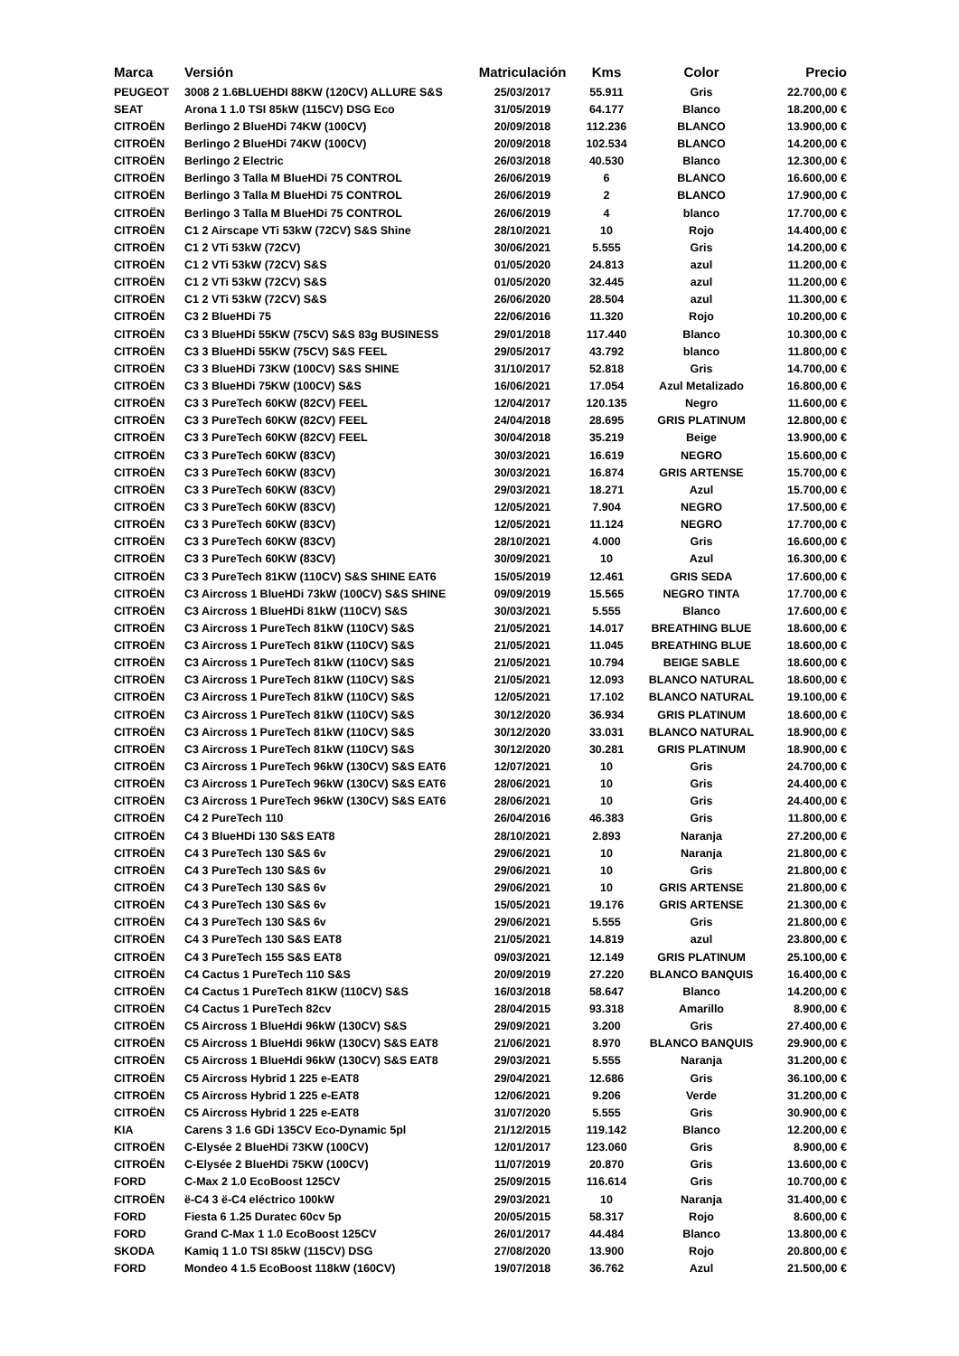| Marca | Versión | Matriculación | Kms | Color | Precio |
| --- | --- | --- | --- | --- | --- |
| PEUGEOT | 3008 2 1.6BLUEHDI 88KW (120CV) ALLURE S&S | 25/03/2017 | 55.911 | Gris | 22.700,00 € |
| SEAT | Arona 1 1.0 TSI 85kW (115CV) DSG Eco | 31/05/2019 | 64.177 | Blanco | 18.200,00 € |
| CITROËN | Berlingo 2 BlueHDi 74KW (100CV) | 20/09/2018 | 112.236 | BLANCO | 13.900,00 € |
| CITROËN | Berlingo 2 BlueHDi 74KW (100CV) | 20/09/2018 | 102.534 | BLANCO | 14.200,00 € |
| CITROËN | Berlingo 2 Electric | 26/03/2018 | 40.530 | Blanco | 12.300,00 € |
| CITROËN | Berlingo 3 Talla M BlueHDi 75 CONTROL | 26/06/2019 | 6 | BLANCO | 16.600,00 € |
| CITROËN | Berlingo 3 Talla M BlueHDi 75 CONTROL | 26/06/2019 | 2 | BLANCO | 17.900,00 € |
| CITROËN | Berlingo 3 Talla M BlueHDi 75 CONTROL | 26/06/2019 | 4 | blanco | 17.700,00 € |
| CITROËN | C1 2 Airscape VTi 53kW (72CV) S&S Shine | 28/10/2021 | 10 | Rojo | 14.400,00 € |
| CITROËN | C1 2 VTi 53kW (72CV) | 30/06/2021 | 5.555 | Gris | 14.200,00 € |
| CITROËN | C1 2 VTi 53kW (72CV) S&S | 01/05/2020 | 24.813 | azul | 11.200,00 € |
| CITROËN | C1 2 VTi 53kW (72CV) S&S | 01/05/2020 | 32.445 | azul | 11.200,00 € |
| CITROËN | C1 2 VTi 53kW (72CV) S&S | 26/06/2020 | 28.504 | azul | 11.300,00 € |
| CITROËN | C3 2 BlueHDi 75 | 22/06/2016 | 11.320 | Rojo | 10.200,00 € |
| CITROËN | C3 3 BlueHDi 55KW (75CV) S&S 83g BUSINESS | 29/01/2018 | 117.440 | Blanco | 10.300,00 € |
| CITROËN | C3 3 BlueHDi 55KW (75CV) S&S FEEL | 29/05/2017 | 43.792 | blanco | 11.800,00 € |
| CITROËN | C3 3 BlueHDi 73KW (100CV) S&S SHINE | 31/10/2017 | 52.818 | Gris | 14.700,00 € |
| CITROËN | C3 3 BlueHDi 75KW (100CV) S&S | 16/06/2021 | 17.054 | Azul Metalizado | 16.800,00 € |
| CITROËN | C3 3 PureTech 60KW (82CV) FEEL | 12/04/2017 | 120.135 | Negro | 11.600,00 € |
| CITROËN | C3 3 PureTech 60KW (82CV) FEEL | 24/04/2018 | 28.695 | GRIS PLATINUM | 12.800,00 € |
| CITROËN | C3 3 PureTech 60KW (82CV) FEEL | 30/04/2018 | 35.219 | Beige | 13.900,00 € |
| CITROËN | C3 3 PureTech 60KW (83CV) | 30/03/2021 | 16.619 | NEGRO | 15.600,00 € |
| CITROËN | C3 3 PureTech 60KW (83CV) | 30/03/2021 | 16.874 | GRIS ARTENSE | 15.700,00 € |
| CITROËN | C3 3 PureTech 60KW (83CV) | 29/03/2021 | 18.271 | Azul | 15.700,00 € |
| CITROËN | C3 3 PureTech 60KW (83CV) | 12/05/2021 | 7.904 | NEGRO | 17.500,00 € |
| CITROËN | C3 3 PureTech 60KW (83CV) | 12/05/2021 | 11.124 | NEGRO | 17.700,00 € |
| CITROËN | C3 3 PureTech 60KW (83CV) | 28/10/2021 | 4.000 | Gris | 16.600,00 € |
| CITROËN | C3 3 PureTech 60KW (83CV) | 30/09/2021 | 10 | Azul | 16.300,00 € |
| CITROËN | C3 3 PureTech 81KW (110CV) S&S SHINE EAT6 | 15/05/2019 | 12.461 | GRIS SEDA | 17.600,00 € |
| CITROËN | C3 Aircross 1 BlueHDi 73kW (100CV) S&S SHINE | 09/09/2019 | 15.565 | NEGRO TINTA | 17.700,00 € |
| CITROËN | C3 Aircross 1 BlueHDi 81kW (110CV) S&S | 30/03/2021 | 5.555 | Blanco | 17.600,00 € |
| CITROËN | C3 Aircross 1 PureTech 81kW (110CV) S&S | 21/05/2021 | 14.017 | BREATHING BLUE | 18.600,00 € |
| CITROËN | C3 Aircross 1 PureTech 81kW (110CV) S&S | 21/05/2021 | 11.045 | BREATHING BLUE | 18.600,00 € |
| CITROËN | C3 Aircross 1 PureTech 81kW (110CV) S&S | 21/05/2021 | 10.794 | BEIGE SABLE | 18.600,00 € |
| CITROËN | C3 Aircross 1 PureTech 81kW (110CV) S&S | 21/05/2021 | 12.093 | BLANCO NATURAL | 18.600,00 € |
| CITROËN | C3 Aircross 1 PureTech 81kW (110CV) S&S | 12/05/2021 | 17.102 | BLANCO NATURAL | 19.100,00 € |
| CITROËN | C3 Aircross 1 PureTech 81kW (110CV) S&S | 30/12/2020 | 36.934 | GRIS PLATINUM | 18.600,00 € |
| CITROËN | C3 Aircross 1 PureTech 81kW (110CV) S&S | 30/12/2020 | 33.031 | BLANCO NATURAL | 18.900,00 € |
| CITROËN | C3 Aircross 1 PureTech 81kW (110CV) S&S | 30/12/2020 | 30.281 | GRIS PLATINUM | 18.900,00 € |
| CITROËN | C3 Aircross 1 PureTech 96kW (130CV) S&S EAT6 | 12/07/2021 | 10 | Gris | 24.700,00 € |
| CITROËN | C3 Aircross 1 PureTech 96kW (130CV) S&S EAT6 | 28/06/2021 | 10 | Gris | 24.400,00 € |
| CITROËN | C3 Aircross 1 PureTech 96kW (130CV) S&S EAT6 | 28/06/2021 | 10 | Gris | 24.400,00 € |
| CITROËN | C4 2 PureTech 110 | 26/04/2016 | 46.383 | Gris | 11.800,00 € |
| CITROËN | C4 3 BlueHDi 130 S&S EAT8 | 28/10/2021 | 2.893 | Naranja | 27.200,00 € |
| CITROËN | C4 3 PureTech 130 S&S 6v | 29/06/2021 | 10 | Naranja | 21.800,00 € |
| CITROËN | C4 3 PureTech 130 S&S 6v | 29/06/2021 | 10 | Gris | 21.800,00 € |
| CITROËN | C4 3 PureTech 130 S&S 6v | 29/06/2021 | 10 | GRIS ARTENSE | 21.800,00 € |
| CITROËN | C4 3 PureTech 130 S&S 6v | 15/05/2021 | 19.176 | GRIS ARTENSE | 21.300,00 € |
| CITROËN | C4 3 PureTech 130 S&S 6v | 29/06/2021 | 5.555 | Gris | 21.800,00 € |
| CITROËN | C4 3 PureTech 130 S&S EAT8 | 21/05/2021 | 14.819 | azul | 23.800,00 € |
| CITROËN | C4 3 PureTech 155 S&S EAT8 | 09/03/2021 | 12.149 | GRIS PLATINUM | 25.100,00 € |
| CITROËN | C4 Cactus 1 PureTech 110 S&S | 20/09/2019 | 27.220 | BLANCO BANQUIS | 16.400,00 € |
| CITROËN | C4 Cactus 1 PureTech 81KW (110CV) S&S | 16/03/2018 | 58.647 | Blanco | 14.200,00 € |
| CITROËN | C4 Cactus 1 PureTech 82cv | 28/04/2015 | 93.318 | Amarillo | 8.900,00 € |
| CITROËN | C5 Aircross 1 BlueHdi 96kW (130CV) S&S | 29/09/2021 | 3.200 | Gris | 27.400,00 € |
| CITROËN | C5 Aircross 1 BlueHdi 96kW (130CV) S&S EAT8 | 21/06/2021 | 8.970 | BLANCO BANQUIS | 29.900,00 € |
| CITROËN | C5 Aircross 1 BlueHdi 96kW (130CV) S&S EAT8 | 29/03/2021 | 5.555 | Naranja | 31.200,00 € |
| CITROËN | C5 Aircross Hybrid 1 225 e-EAT8 | 29/04/2021 | 12.686 | Gris | 36.100,00 € |
| CITROËN | C5 Aircross Hybrid 1 225 e-EAT8 | 12/06/2021 | 9.206 | Verde | 31.200,00 € |
| CITROËN | C5 Aircross Hybrid 1 225 e-EAT8 | 31/07/2020 | 5.555 | Gris | 30.900,00 € |
| KIA | Carens 3 1.6 GDi 135CV Eco-Dynamic 5pl | 21/12/2015 | 119.142 | Blanco | 12.200,00 € |
| CITROËN | C-Elysée 2 BlueHDi 73KW (100CV) | 12/01/2017 | 123.060 | Gris | 8.900,00 € |
| CITROËN | C-Elysée 2 BlueHDi 75KW (100CV) | 11/07/2019 | 20.870 | Gris | 13.600,00 € |
| FORD | C-Max 2 1.0 EcoBoost 125CV | 25/09/2015 | 116.614 | Gris | 10.700,00 € |
| CITROËN | ë-C4 3 ë-C4 eléctrico 100kW | 29/03/2021 | 10 | Naranja | 31.400,00 € |
| FORD | Fiesta 6 1.25 Duratec 60cv 5p | 20/05/2015 | 58.317 | Rojo | 8.600,00 € |
| FORD | Grand C-Max 1 1.0 EcoBoost 125CV | 26/01/2017 | 44.484 | Blanco | 13.800,00 € |
| SKODA | Kamiq 1 1.0 TSI 85kW (115CV) DSG | 27/08/2020 | 13.900 | Rojo | 20.800,00 € |
| FORD | Mondeo 4 1.5 EcoBoost 118kW (160CV) | 19/07/2018 | 36.762 | Azul | 21.500,00 € |